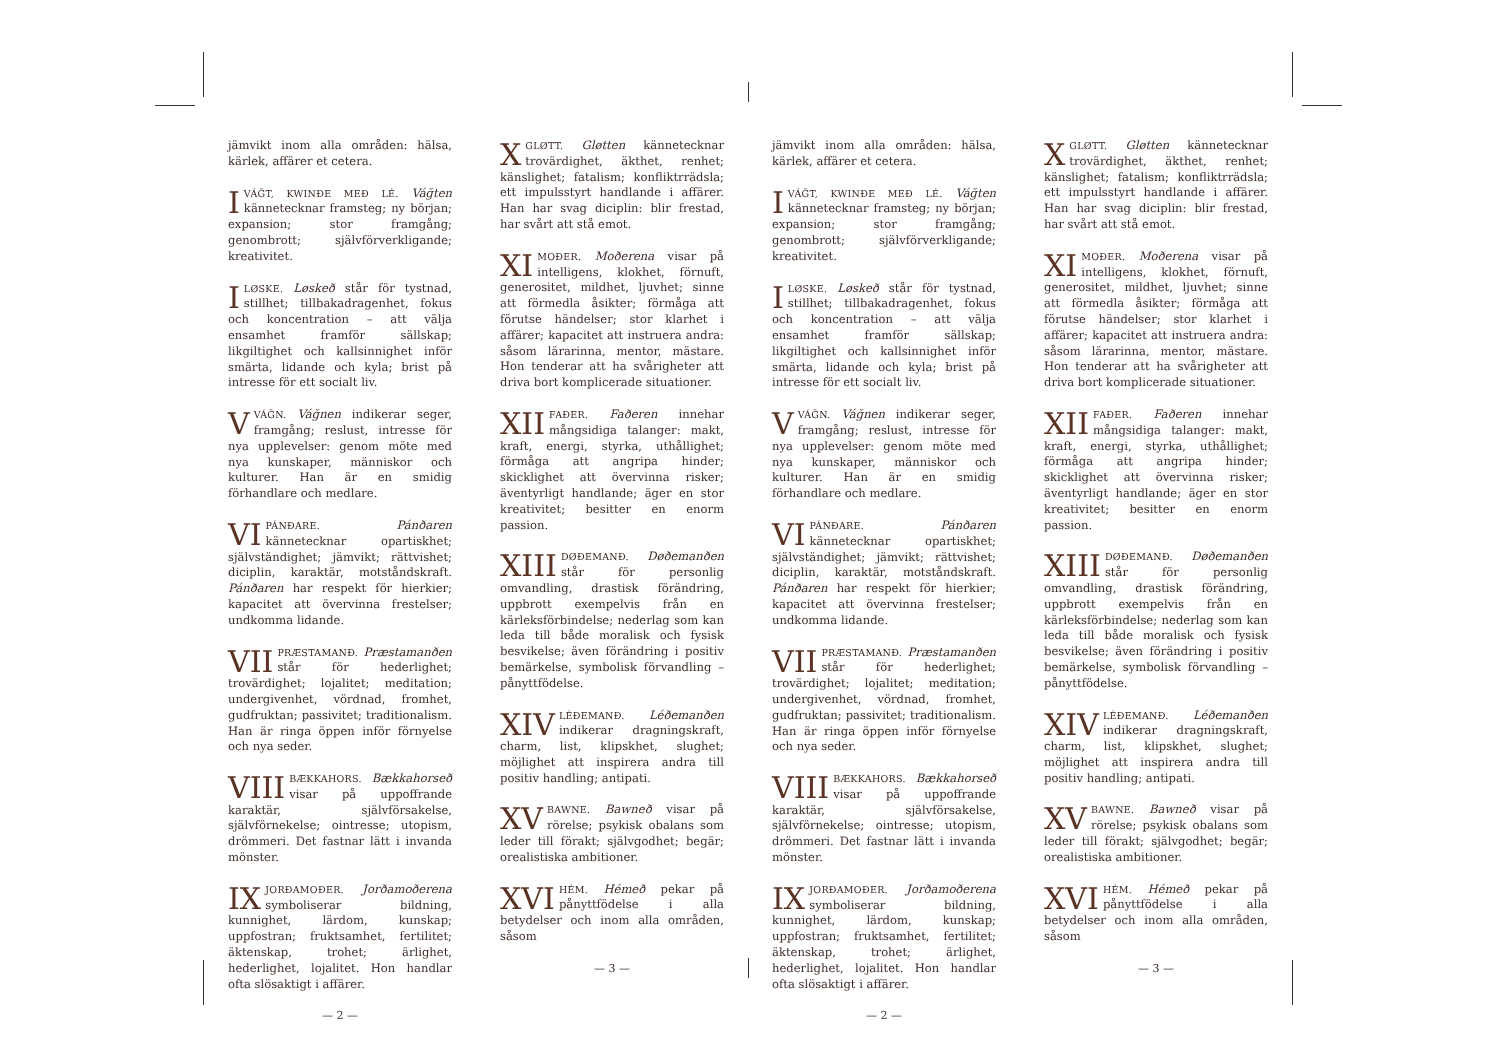jämvikt inom alla områden: hälsa, kärlek, affärer et cetera.
IVÁĞT, KWINÐE MEÐ LÉ. Váğten kännetecknar framsteg; ny början; expansion; stor framgång; genombrott; självförverkligande; kreativitet.
ILØSKE. Løskeð står för tystnad, stillhet; tillbakadragenhet, fokus och koncentration – att välja ensamhet framför sällskap; likgiltighet och kallsinnighet inför smärta, lidande och kyla; brist på intresse för ett socialt liv.
VVÁĞN. Váğnen indikerar seger, framgång; reslust, intresse för nya upplevelser: genom möte med nya kunskaper, människor och kulturer. Han är en smidig förhandlare och medlare.
VI PÁNÐARE. Pánðaren kännetecknar opartiskhet; självständighet; jämvikt; rättvishet; diciplin, karaktär, motståndskraft. Pánðaren har respekt för hierkier; kapacitet att övervinna frestelser; undkomma lidande.
VII PRÆSTAMANÐ. Præstamanðen står för hederlighet; trovärdighet; lojalitet; meditation; undergivenhet, vördnad, fromhet, gudfruktan; passivitet; traditionalism. Han är ringa öppen inför förnyelse och nya seder.
VIII BÆKKAHORS. Bækkahorseð visar på uppoffrande karaktär, självförsakelse, självförnekelse; ointresse; utopism, drömmeri. Det fastnar lätt i invanda mönster.
IX JORÐAMOÐER. Jorðamoðerena symboliserar bildning, kunnighet, lärdom, kunskap; uppfostran; fruktsamhet, fertilitet; äktenskap, trohet; ärlighet, hederlighet, lojalitet. Hon handlar ofta slösaktigt i affärer.
— 2 —
XGLØTT. Gløtten kännetecknar trovärdighet, äkthet, renhet; känslighet; fatalism; konfliktrrädsla; ett impulsstyrt handlande i affärer. Han har svag diciplin: blir frestad, har svårt att stå emot.
XI MOÐER. Moðerena visar på intelligens, klokhet, förnuft, generositet, mildhet, ljuvhet; sinne att förmedla åsikter; förmåga att förutse händelser; stor klarhet i affärer; kapacitet att instruera andra: såsom lärarinna, mentor, mästare. Hon tenderar att ha svårigheter att driva bort komplicerade situationer.
XII FAÐER. Faðeren innehar mångsidiga talanger: makt, kraft, energi, styrka, uthållighet; förmåga att angripa hinder; skicklighet att övervinna risker; äventyrligt handlande; äger en stor kreativitet; besitter en enorm passion.
XIII DØÐEMANÐ. Døðemanðen står för personlig omvandling, drastisk förändring, uppbrott exempelvis från en kärleksförbindelse; nederlag som kan leda till både moralisk och fysisk besvikelse; även förändring i positiv bemärkelse, symbolisk förvandling – pånyttfödelse.
XIV LÉÐEMANÐ. Léðemanðen indikerar dragningskraft, charm, list, klipskhet, slughet; möjlighet att inspirera andra till positiv handling; antipati.
XV BAWNE. Bawneð visar på rörelse; psykisk obalans som leder till förakt; självgodhet; begär; orealistiska ambitioner.
XVI HÉM. Hémeð pekar på pånyttfödelse i alla betydelser och inom alla områden, såsom
— 3 —
jämvikt inom alla områden: hälsa, kärlek, affärer et cetera.
IVÁĞT, KWINÐE MEÐ LÉ. Váğten kännetecknar framsteg; ny början; expansion; stor framgång; genombrott; självförverkligande; kreativitet.
ILØSKE. Løskeð står för tystnad, stillhet; tillbakadragenhet, fokus och koncentration – att välja ensamhet framför sällskap; likgiltighet och kallsinnighet inför smärta, lidande och kyla; brist på intresse för ett socialt liv.
VVÁĞN. Váğnen indikerar seger, framgång; reslust, intresse för nya upplevelser: genom möte med nya kunskaper, människor och kulturer. Han är en smidig förhandlare och medlare.
VI PÁNÐARE. Pánðaren kännetecknar opartiskhet; självständighet; jämvikt; rättvishet; diciplin, karaktär, motståndskraft. Pánðaren har respekt för hierkier; kapacitet att övervinna frestelser; undkomma lidande.
VII PRÆSTAMANÐ. Præstamanðen står för hederlighet; trovärdighet; lojalitet; meditation; undergivenhet, vördnad, fromhet, gudfruktan; passivitet; traditionalism. Han är ringa öppen inför förnyelse och nya seder.
VIII BÆKKAHORS. Bækkahorseð visar på uppoffrande karaktär, självförsakelse, självförnekelse; ointresse; utopism, drömmeri. Det fastnar lätt i invanda mönster.
IX JORÐAMOÐER. Jorðamoðerena symboliserar bildning, kunnighet, lärdom, kunskap; uppfostran; fruktsamhet, fertilitet; äktenskap, trohet; ärlighet, hederlighet, lojalitet. Hon handlar ofta slösaktigt i affärer.
— 2 —
XGLØTT. Gløtten kännetecknar trovärdighet, äkthet, renhet; känslighet; fatalism; konfliktrrädsla; ett impulsstyrt handlande i affärer. Han har svag diciplin: blir frestad, har svårt att stå emot.
XI MOÐER. Moðerena visar på intelligens, klokhet, förnuft, generositet, mildhet, ljuvhet; sinne att förmedla åsikter; förmåga att förutse händelser; stor klarhet i affärer; kapacitet att instruera andra: såsom lärarinna, mentor, mästare. Hon tenderar att ha svårigheter att driva bort komplicerade situationer.
XII FAÐER. Faðeren innehar mångsidiga talanger: makt, kraft, energi, styrka, uthållighet; förmåga att angripa hinder; skicklighet att övervinna risker; äventyrligt handlande; äger en stor kreativitet; besitter en enorm passion.
XIII DØÐEMANÐ. Døðemanðen står för personlig omvandling, drastisk förändring, uppbrott exempelvis från en kärleksförbindelse; nederlag som kan leda till både moralisk och fysisk besvikelse; även förändring i positiv bemärkelse, symbolisk förvandling – pånyttfödelse.
XIV LÉÐEMANÐ. Léðemanðen indikerar dragningskraft, charm, list, klipskhet, slughet; möjlighet att inspirera andra till positiv handling; antipati.
XV BAWNE. Bawneð visar på rörelse; psykisk obalans som leder till förakt; självgodhet; begär; orealistiska ambitioner.
XVI HÉM. Hémeð pekar på pånyttfödelse i alla betydelser och inom alla områden, såsom
— 3 —